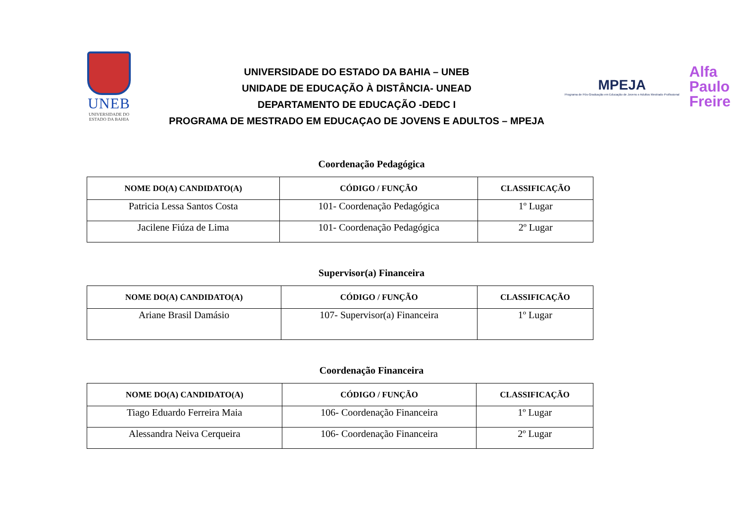UNEB
UNIVERSIDADE DO
ESTADO DA BAHIA
UNIVERSIDADE DO ESTADO DA BAHIA – UNEB
UNIDADE DE EDUCAÇÃO À DISTÂNCIA- UNEAD
DEPARTAMENTO DE EDUCAÇÃO -DEDC I
PROGRAMA DE MESTRADO EM EDUCAÇAO DE JOVENS E ADULTOS – MPEJA
MPEJA
Programa de Pós-Graduação em Educação de Jovens e Adultos Mestrado Profissional
Alfa
Paulo
Freire
Coordenação Pedagógica
| NOME DO(A) CANDIDATO(A) | CÓDIGO / FUNÇÃO | CLASSIFICAÇÃO |
| --- | --- | --- |
| Patricia Lessa Santos Costa | 101- Coordenação Pedagógica | 1º Lugar |
| Jacilene Fiúza de Lima | 101- Coordenação Pedagógica | 2º Lugar |
Supervisor(a) Financeira
| NOME DO(A) CANDIDATO(A) | CÓDIGO / FUNÇÃO | CLASSIFICAÇÃO |
| --- | --- | --- |
| Ariane Brasil Damásio | 107- Supervisor(a) Financeira | 1º Lugar |
Coordenação Financeira
| NOME DO(A) CANDIDATO(A) | CÓDIGO / FUNÇÃO | CLASSIFICAÇÃO |
| --- | --- | --- |
| Tiago Eduardo Ferreira Maia | 106- Coordenação Financeira | 1º Lugar |
| Alessandra Neiva Cerqueira | 106- Coordenação Financeira | 2º Lugar |